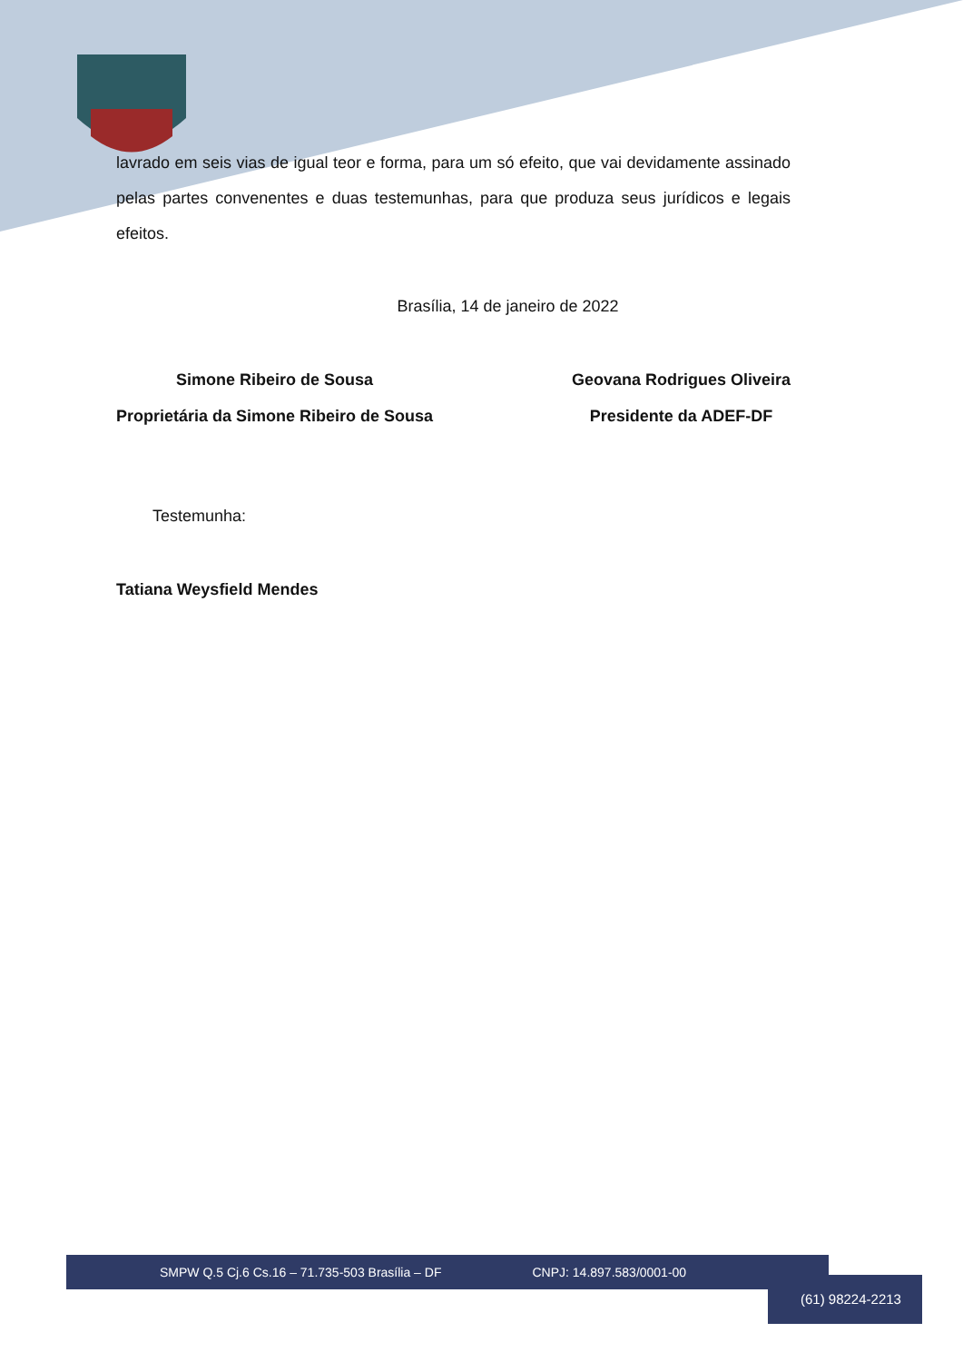lavrado em seis vias de igual teor e forma, para um só efeito, que vai devidamente assinado pelas partes convenentes e duas testemunhas, para que produza seus jurídicos e legais efeitos.
Brasília, 14 de janeiro de 2022
Simone Ribeiro de Sousa
Proprietária da Simone Ribeiro de Sousa
Geovana Rodrigues Oliveira
Presidente da ADEF-DF
Testemunha:
Tatiana Weysfield Mendes
SMPW Q.5 Cj.6 Cs.16 – 71.735-503 Brasília – DF CNPJ: 14.897.583/0001-00
(61) 98224-2213